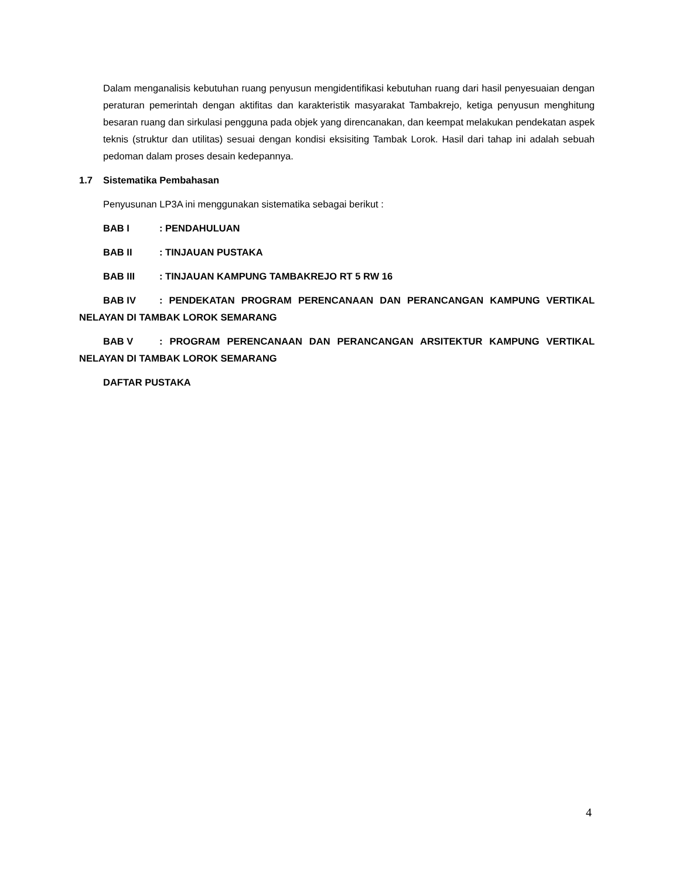Dalam menganalisis kebutuhan ruang penyusun mengidentifikasi kebutuhan ruang dari hasil penyesuaian dengan peraturan pemerintah dengan aktifitas dan karakteristik masyarakat Tambakrejo, ketiga penyusun menghitung besaran ruang dan sirkulasi pengguna pada objek yang direncanakan, dan keempat melakukan pendekatan aspek teknis (struktur dan utilitas) sesuai dengan kondisi eksisiting Tambak Lorok. Hasil dari tahap ini adalah sebuah pedoman dalam proses desain kedepannya.
1.7 Sistematika Pembahasan
Penyusunan LP3A ini menggunakan sistematika sebagai berikut :
BAB I: PENDAHULUAN
BAB II: TINJAUAN PUSTAKA
BAB III: TINJAUAN KAMPUNG TAMBAKREJO RT 5 RW 16
BAB IV: PENDEKATAN PROGRAM PERENCANAAN DAN PERANCANGAN KAMPUNG VERTIKAL NELAYAN DI TAMBAK LOROK SEMARANG
BAB V: PROGRAM PERENCANAAN DAN PERANCANGAN ARSITEKTUR KAMPUNG VERTIKAL NELAYAN DI TAMBAK LOROK SEMARANG
DAFTAR PUSTAKA
4